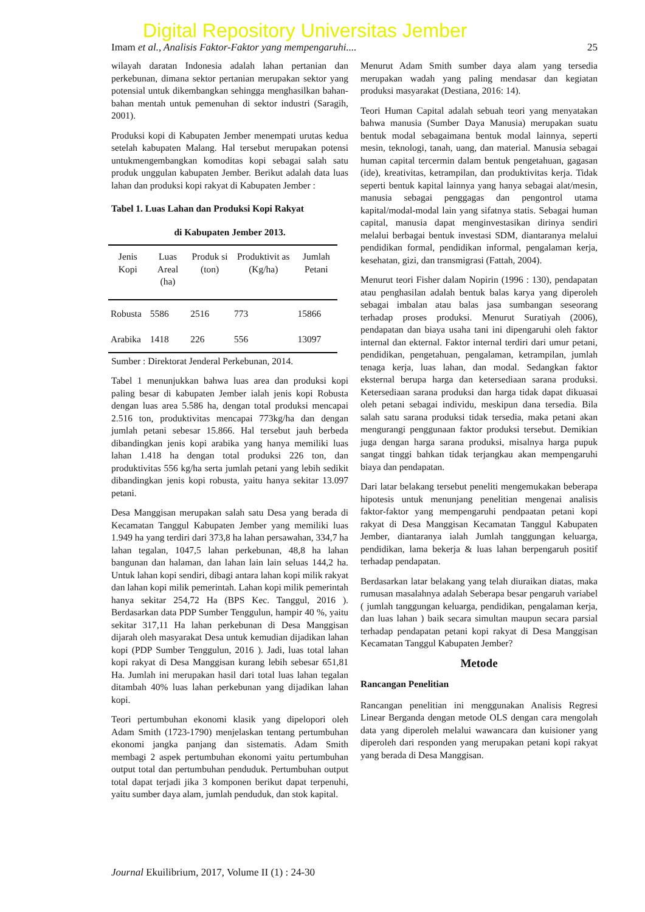Digital Repository Universitas Jember
Imam et al., Analisis Faktor-Faktor yang mempengaruhi.... 25
wilayah daratan Indonesia adalah lahan pertanian dan perkebunan, dimana sektor pertanian merupakan sektor yang potensial untuk dikembangkan sehingga menghasilkan bahan-bahan mentah untuk pemenuhan di sektor industri (Saragih, 2001).
Produksi kopi di Kabupaten Jember menempati urutas kedua setelah kabupaten Malang. Hal tersebut merupakan potensi untukmengembangkan komoditas kopi sebagai salah satu produk unggulan kabupaten Jember. Berikut adalah data luas lahan dan produksi kopi rakyat di Kabupaten Jember :
Tabel 1. Luas Lahan dan Produksi Kopi Rakyat
di Kabupaten Jember 2013.
| Jenis Kopi | Luas Areal (ha) | Produk si (ton) | Produktivit as (Kg/ha) | Jumlah Petani |
| --- | --- | --- | --- | --- |
| Robusta | 5586 | 2516 | 773 | 15866 |
| Arabika | 1418 | 226 | 556 | 13097 |
Sumber : Direktorat Jenderal Perkebunan, 2014.
Tabel 1 menunjukkan bahwa luas area dan produksi kopi paling besar di kabupaten Jember ialah jenis kopi Robusta dengan luas area 5.586 ha, dengan total produksi mencapai 2.516 ton, produktivitas mencapai 773kg/ha dan dengan jumlah petani sebesar 15.866. Hal tersebut jauh berbeda dibandingkan jenis kopi arabika yang hanya memiliki luas lahan 1.418 ha dengan total produksi 226 ton, dan produktivitas 556 kg/ha serta jumlah petani yang lebih sedikit dibandingkan jenis kopi robusta, yaitu hanya sekitar 13.097 petani.
Desa Manggisan merupakan salah satu Desa yang berada di Kecamatan Tanggul Kabupaten Jember yang memiliki luas 1.949 ha yang terdiri dari 373,8 ha lahan persawahan, 334,7 ha lahan tegalan, 1047,5 lahan perkebunan, 48,8 ha lahan bangunan dan halaman, dan lahan lain lain seluas 144,2 ha. Untuk lahan kopi sendiri, dibagi antara lahan kopi milik rakyat dan lahan kopi milik pemerintah. Lahan kopi milik pemerintah hanya sekitar 254,72 Ha (BPS Kec. Tanggul, 2016 ). Berdasarkan data PDP Sumber Tenggulun, hampir 40 %, yaitu sekitar 317,11 Ha lahan perkebunan di Desa Manggisan dijarah oleh masyarakat Desa untuk kemudian dijadikan lahan kopi (PDP Sumber Tenggulun, 2016 ). Jadi, luas total lahan kopi rakyat di Desa Manggisan kurang lebih sebesar 651,81 Ha. Jumlah ini merupakan hasil dari total luas lahan tegalan ditambah 40% luas lahan perkebunan yang dijadikan lahan kopi.
Teori pertumbuhan ekonomi klasik yang dipelopori oleh Adam Smith (1723-1790) menjelaskan tentang pertumbuhan ekonomi jangka panjang dan sistematis. Adam Smith membagi 2 aspek pertumbuhan ekonomi yaitu pertumbuhan output total dan pertumbuhan penduduk. Pertumbuhan output total dapat terjadi jika 3 komponen berikut dapat terpenuhi, yaitu sumber daya alam, jumlah penduduk, dan stok kapital.
Menurut Adam Smith sumber daya alam yang tersedia merupakan wadah yang paling mendasar dan kegiatan produksi masyarakat (Destiana, 2016: 14).
Teori Human Capital adalah sebuah teori yang menyatakan bahwa manusia (Sumber Daya Manusia) merupakan suatu bentuk modal sebagaimana bentuk modal lainnya, seperti mesin, teknologi, tanah, uang, dan material. Manusia sebagai human capital tercermin dalam bentuk pengetahuan, gagasan (ide), kreativitas, ketrampilan, dan produktivitas kerja. Tidak seperti bentuk kapital lainnya yang hanya sebagai alat/mesin, manusia sebagai penggagas dan pengontrol utama kapital/modal-modal lain yang sifatnya statis. Sebagai human capital, manusia dapat menginvestasikan dirinya sendiri melalui berbagai bentuk investasi SDM, diantaranya melalui pendidikan formal, pendidikan informal, pengalaman kerja, kesehatan, gizi, dan transmigrasi (Fattah, 2004).
Menurut teori Fisher dalam Nopirin (1996 : 130), pendapatan atau penghasilan adalah bentuk balas karya yang diperoleh sebagai imbalan atau balas jasa sumbangan seseorang terhadap proses produksi. Menurut Suratiyah (2006), pendapatan dan biaya usaha tani ini dipengaruhi oleh faktor internal dan ekternal. Faktor internal terdiri dari umur petani, pendidikan, pengetahuan, pengalaman, ketrampilan, jumlah tenaga kerja, luas lahan, dan modal. Sedangkan faktor eksternal berupa harga dan ketersediaan sarana produksi. Ketersediaan sarana produksi dan harga tidak dapat dikuasai oleh petani sebagai individu, meskipun dana tersedia. Bila salah satu sarana produksi tidak tersedia, maka petani akan mengurangi penggunaan faktor produksi tersebut. Demikian juga dengan harga sarana produksi, misalnya harga pupuk sangat tinggi bahkan tidak terjangkau akan mempengaruhi biaya dan pendapatan.
Dari latar belakang tersebut peneliti mengemukakan beberapa hipotesis untuk menunjang penelitian mengenai analisis faktor-faktor yang mempengaruhi pendpaatan petani kopi rakyat di Desa Manggisan Kecamatan Tanggul Kabupaten Jember, diantaranya ialah Jumlah tanggungan keluarga, pendidikan, lama bekerja & luas lahan berpengaruh positif terhadap pendapatan.
Berdasarkan latar belakang yang telah diuraikan diatas, maka rumusan masalahnya adalah Seberapa besar pengaruh variabel ( jumlah tanggungan keluarga, pendidikan, pengalaman kerja, dan luas lahan ) baik secara simultan maupun secara parsial terhadap pendapatan petani kopi rakyat di Desa Manggisan Kecamatan Tanggul Kabupaten Jember?
Metode
Rancangan Penelitian
Rancangan penelitian ini menggunakan Analisis Regresi Linear Berganda dengan metode OLS dengan cara mengolah data yang diperoleh melalui wawancara dan kuisioner yang diperoleh dari responden yang merupakan petani kopi rakyat yang berada di Desa Manggisan.
Journal Ekuilibrium, 2017, Volume II (1) : 24-30